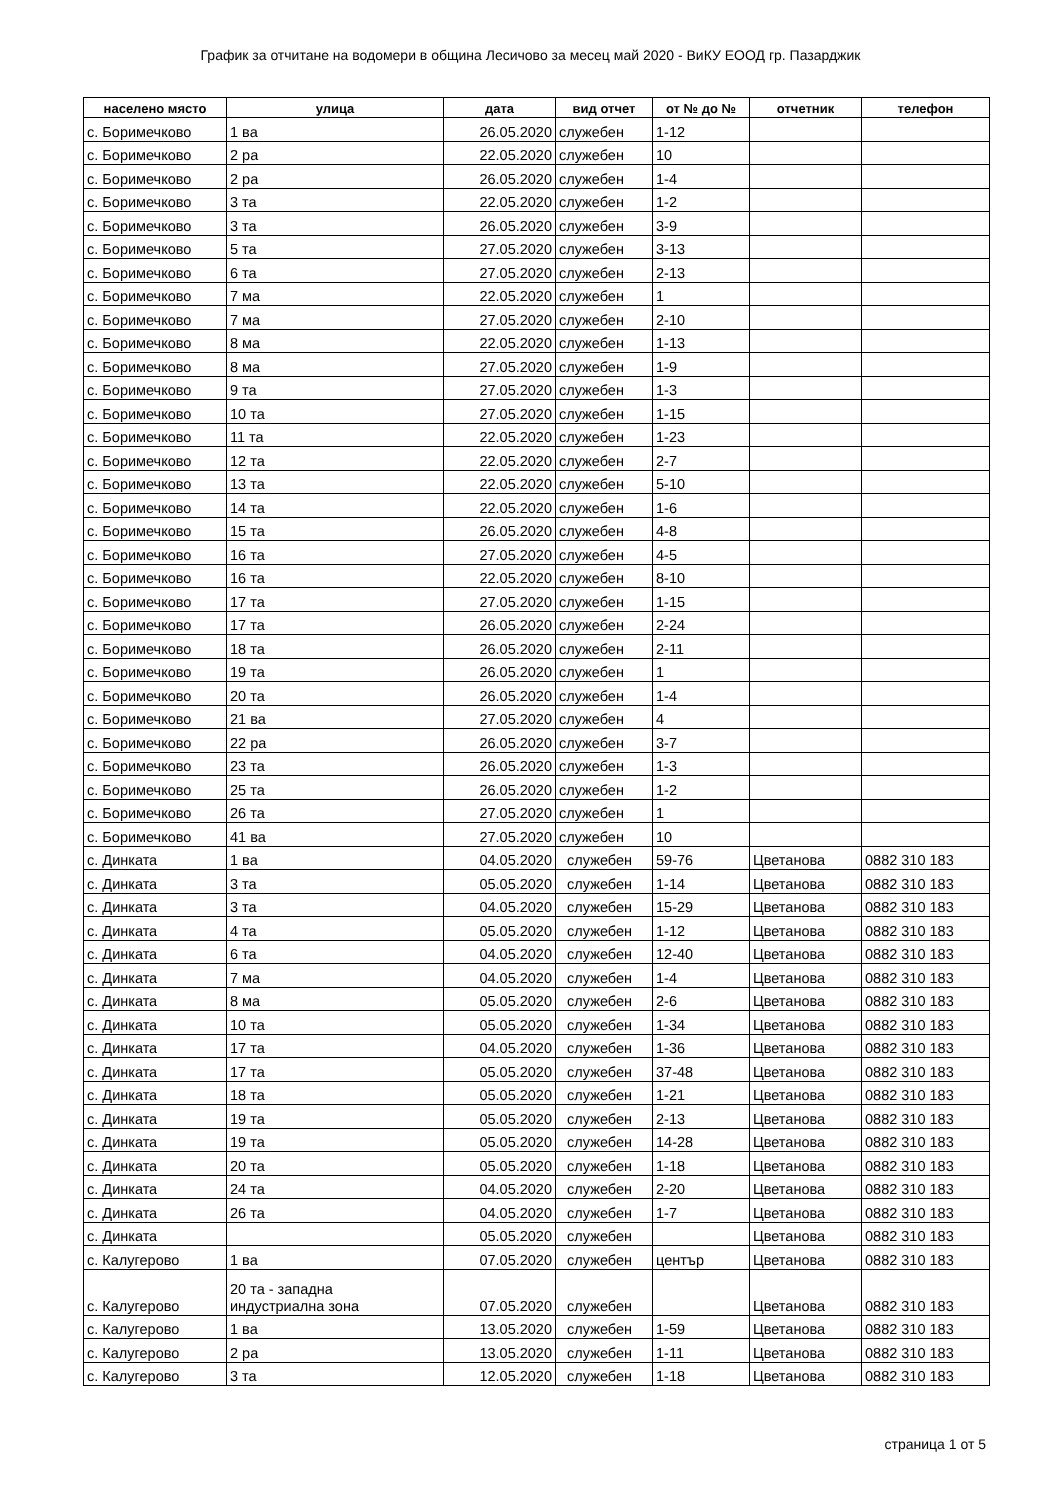График за отчитане на водомери в община Лесичово за месец май 2020 - ВиКУ ЕООД гр. Пазарджик
| населено място | улица | дата | вид отчет | от № до № | отчетник | телефон |
| --- | --- | --- | --- | --- | --- | --- |
| с. Боримечково | 1 ва | 26.05.2020 | служебен | 1-12 | | |
| с. Боримечково | 2 ра | 22.05.2020 | служебен | 10 | | |
| с. Боримечково | 2 ра | 26.05.2020 | служебен | 1-4 | | |
| с. Боримечково | 3 та | 22.05.2020 | служебен | 1-2 | | |
| с. Боримечково | 3 та | 26.05.2020 | служебен | 3-9 | | |
| с. Боримечково | 5 та | 27.05.2020 | служебен | 3-13 | | |
| с. Боримечково | 6 та | 27.05.2020 | служебен | 2-13 | | |
| с. Боримечково | 7 ма | 22.05.2020 | служебен | 1 | | |
| с. Боримечково | 7 ма | 27.05.2020 | служебен | 2-10 | | |
| с. Боримечково | 8 ма | 22.05.2020 | служебен | 1-13 | | |
| с. Боримечково | 8 ма | 27.05.2020 | служебен | 1-9 | | |
| с. Боримечково | 9 та | 27.05.2020 | служебен | 1-3 | | |
| с. Боримечково | 10 та | 27.05.2020 | служебен | 1-15 | | |
| с. Боримечково | 11 та | 22.05.2020 | служебен | 1-23 | | |
| с. Боримечково | 12 та | 22.05.2020 | служебен | 2-7 | | |
| с. Боримечково | 13 та | 22.05.2020 | служебен | 5-10 | | |
| с. Боримечково | 14 та | 22.05.2020 | служебен | 1-6 | | |
| с. Боримечково | 15 та | 26.05.2020 | служебен | 4-8 | | |
| с. Боримечково | 16 та | 27.05.2020 | служебен | 4-5 | | |
| с. Боримечково | 16 та | 22.05.2020 | служебен | 8-10 | | |
| с. Боримечково | 17 та | 27.05.2020 | служебен | 1-15 | | |
| с. Боримечково | 17 та | 26.05.2020 | служебен | 2-24 | | |
| с. Боримечково | 18 та | 26.05.2020 | служебен | 2-11 | | |
| с. Боримечково | 19 та | 26.05.2020 | служебен | 1 | | |
| с. Боримечково | 20 та | 26.05.2020 | служебен | 1-4 | | |
| с. Боримечково | 21 ва | 27.05.2020 | служебен | 4 | | |
| с. Боримечково | 22 ра | 26.05.2020 | служебен | 3-7 | | |
| с. Боримечково | 23 та | 26.05.2020 | служебен | 1-3 | | |
| с. Боримечково | 25 та | 26.05.2020 | служебен | 1-2 | | |
| с. Боримечково | 26 та | 27.05.2020 | служебен | 1 | | |
| с. Боримечково | 41 ва | 27.05.2020 | служебен | 10 | | |
| с. Динката | 1 ва | 04.05.2020 | служебен | 59-76 | Цветанова | 0882 310 183 |
| с. Динката | 3 та | 05.05.2020 | служебен | 1-14 | Цветанова | 0882 310 183 |
| с. Динката | 3 та | 04.05.2020 | служебен | 15-29 | Цветанова | 0882 310 183 |
| с. Динката | 4 та | 05.05.2020 | служебен | 1-12 | Цветанова | 0882 310 183 |
| с. Динката | 6 та | 04.05.2020 | служебен | 12-40 | Цветанова | 0882 310 183 |
| с. Динката | 7 ма | 04.05.2020 | служебен | 1-4 | Цветанова | 0882 310 183 |
| с. Динката | 8 ма | 05.05.2020 | служебен | 2-6 | Цветанова | 0882 310 183 |
| с. Динката | 10 та | 05.05.2020 | служебен | 1-34 | Цветанова | 0882 310 183 |
| с. Динката | 17 та | 04.05.2020 | служебен | 1-36 | Цветанова | 0882 310 183 |
| с. Динката | 17 та | 05.05.2020 | служебен | 37-48 | Цветанова | 0882 310 183 |
| с. Динката | 18 та | 05.05.2020 | служебен | 1-21 | Цветанова | 0882 310 183 |
| с. Динката | 19 та | 05.05.2020 | служебен | 2-13 | Цветанова | 0882 310 183 |
| с. Динката | 19 та | 05.05.2020 | служебен | 14-28 | Цветанова | 0882 310 183 |
| с. Динката | 20 та | 05.05.2020 | служебен | 1-18 | Цветанова | 0882 310 183 |
| с. Динката | 24 та | 04.05.2020 | служебен | 2-20 | Цветанова | 0882 310 183 |
| с. Динката | 26 та | 04.05.2020 | служебен | 1-7 | Цветанова | 0882 310 183 |
| с. Динката | | 05.05.2020 | служебен | | Цветанова | 0882 310 183 |
| с. Калугерово | 1 ва | 07.05.2020 | служебен | център | Цветанова | 0882 310 183 |
| с. Калугерово | 20 та - западна индустриална зона | 07.05.2020 | служебен | | Цветанова | 0882 310 183 |
| с. Калугерово | 1 ва | 13.05.2020 | служебен | 1-59 | Цветанова | 0882 310 183 |
| с. Калугерово | 2 ра | 13.05.2020 | служебен | 1-11 | Цветанова | 0882 310 183 |
| с. Калугерово | 3 та | 12.05.2020 | служебен | 1-18 | Цветанова | 0882 310 183 |
страница 1 от 5